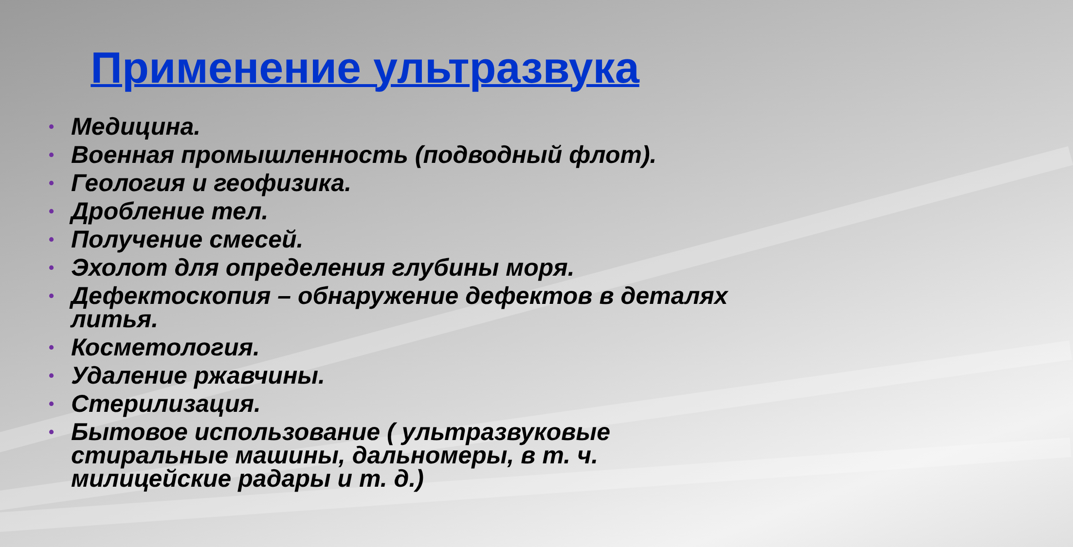Применение ультразвука
• Медицина.
• Военная промышленность (подводный флот).
• Геология и геофизика.
• Дробление тел.
• Получение смесей.
• Эхолот для определения глубины моря.
• Дефектоскопия – обнаружение дефектов в деталях литья.
• Косметология.
• Удаление ржавчины.
• Стерилизация.
• Бытовое использование ( ультразвуковые стиральные машины, дальномеры, в т. ч. милицейские радары и т. д.)